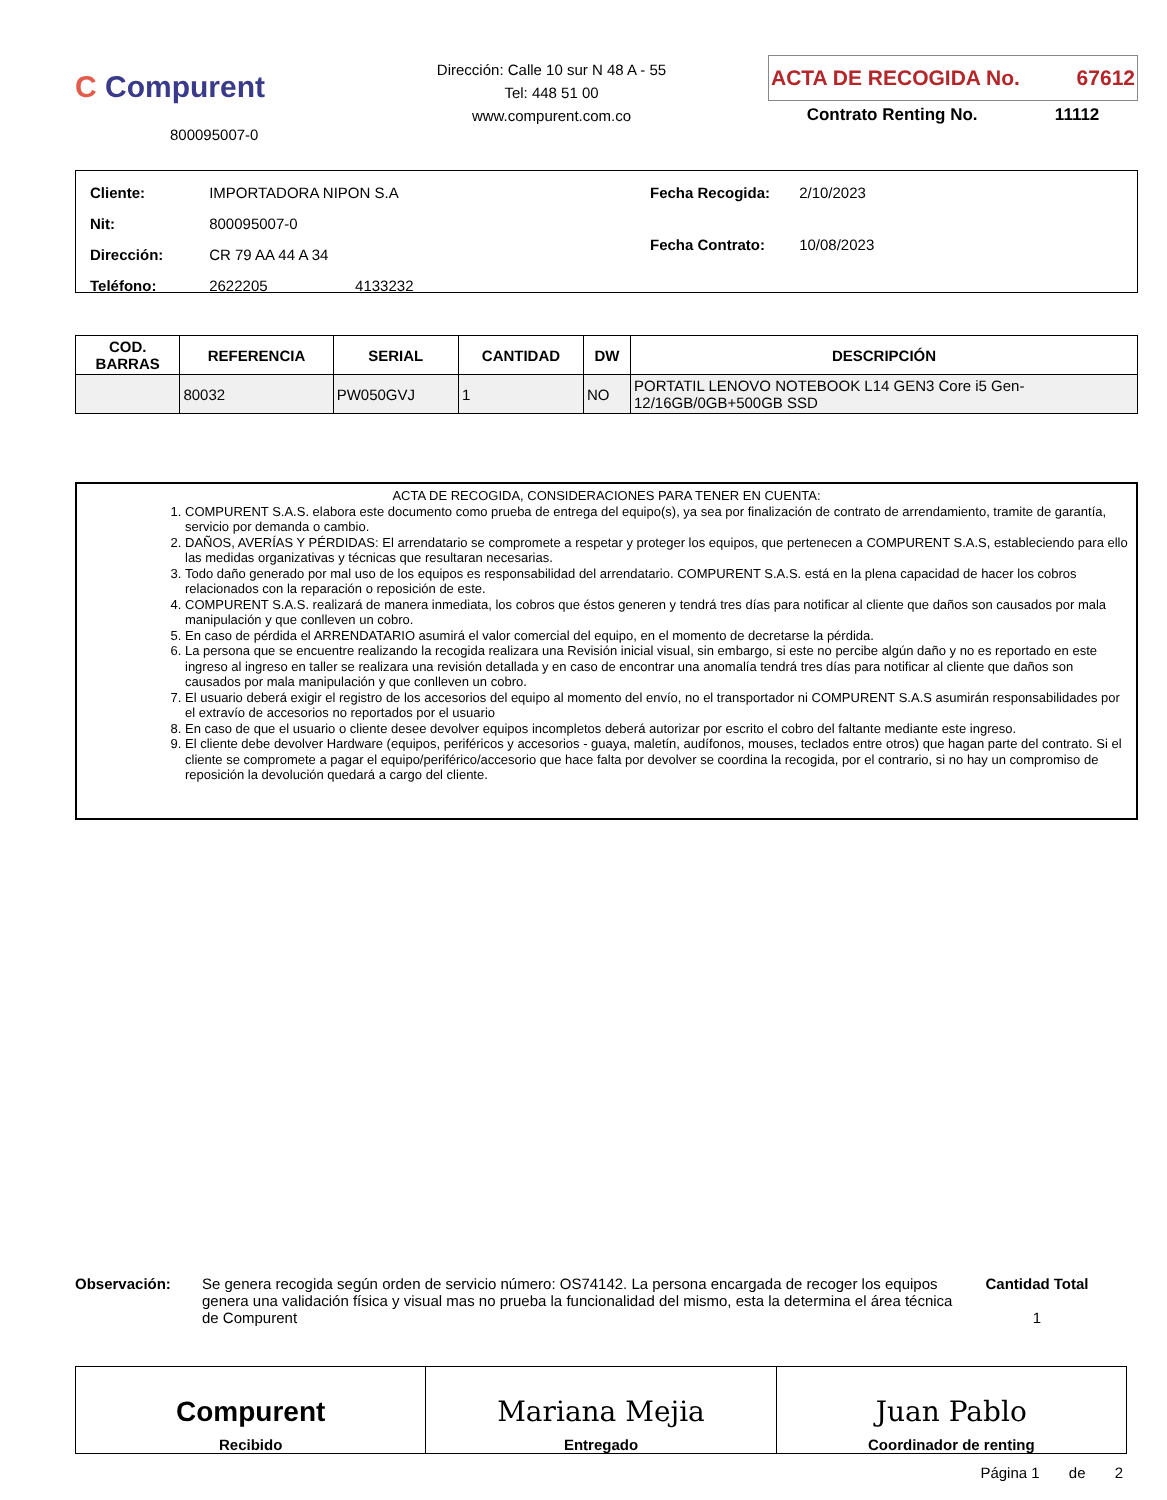C Compurent
800095007-0
Dirección: Calle 10 sur N 48 A - 55
Tel: 448 51 00
www.compurent.com.co
ACTA DE RECOGIDA No. 67612
Contrato Renting No. 11112
| Cliente: IMPORTADORA NIPON S.A |
| Nit: 800095007-0 |
| Dirección: CR 79 AA 44 A 34 |
| Teléfono: 2622205 4133232 |
| Fecha Recogida: 2/10/2023 |
| Fecha Contrato: 10/08/2023 |
| COD. BARRAS | REFERENCIA | SERIAL | CANTIDAD | DW | DESCRIPCIÓN |
| --- | --- | --- | --- | --- | --- |
| | 80032 | PW050GVJ | 1 | NO | PORTATIL LENOVO NOTEBOOK L14 GEN3 Core i5 Gen-12/16GB/0GB+500GB SSD |
ACTA DE RECOGIDA, CONSIDERACIONES PARA TENER EN CUENTA:
1. COMPURENT S.A.S. elabora este documento como prueba de entrega del equipo(s), ya sea por finalización de contrato de arrendamiento, tramite de garantía, servicio por demanda o cambio.
2. DAÑOS, AVERÍAS Y PÉRDIDAS: El arrendatario se compromete a respetar y proteger los equipos, que pertenecen a COMPURENT S.A.S, estableciendo para ello las medidas organizativas y técnicas que resultaran necesarias.
3. Todo daño generado por mal uso de los equipos es responsabilidad del arrendatario. COMPURENT S.A.S. está en la plena capacidad de hacer los cobros relacionados con la reparación o reposición de este.
4. COMPURENT S.A.S. realizará de manera inmediata, los cobros que éstos generen y tendrá tres días para notificar al cliente que daños son causados por mala manipulación y que conlleven un cobro.
5. En caso de pérdida el ARRENDATARIO asumirá el valor comercial del equipo, en el momento de decretarse la pérdida.
6. La persona que se encuentre realizando la recogida realizara una Revisión inicial visual, sin embargo, si este no percibe algún daño y no es reportado en este ingreso al ingreso en taller se realizara una revisión detallada y en caso de encontrar una anomalía tendrá tres días para notificar al cliente que daños son causados por mala manipulación y que conlleven un cobro.
7. El usuario deberá exigir el registro de los accesorios del equipo al momento del envío, no el transportador ni COMPURENT S.A.S asumirán responsabilidades por el extravío de accesorios no reportados por el usuario
8. En caso de que el usuario o cliente desee devolver equipos incompletos deberá autorizar por escrito el cobro del faltante mediante este ingreso.
9. El cliente debe devolver Hardware (equipos, periféricos y accesorios - guaya, maletín, audífonos, mouses, teclados entre otros) que hagan parte del contrato. Si el cliente se compromete a pagar el equipo/periférico/accesorio que hace falta por devolver se coordina la recogida, por el contrario, si no hay un compromiso de reposición la devolución quedará a cargo del cliente.
Observación: Se genera recogida según orden de servicio número: OS74142. La persona encargada de recoger los equipos genera una validación física y visual mas no prueba la funcionalidad del mismo, esta la determina el área técnica de Compurent
Cantidad Total
1
Compurent
Recibido
Mariana Mejia
Entregado
Juan Pablo
Coordinador de renting
Página 1 de 2